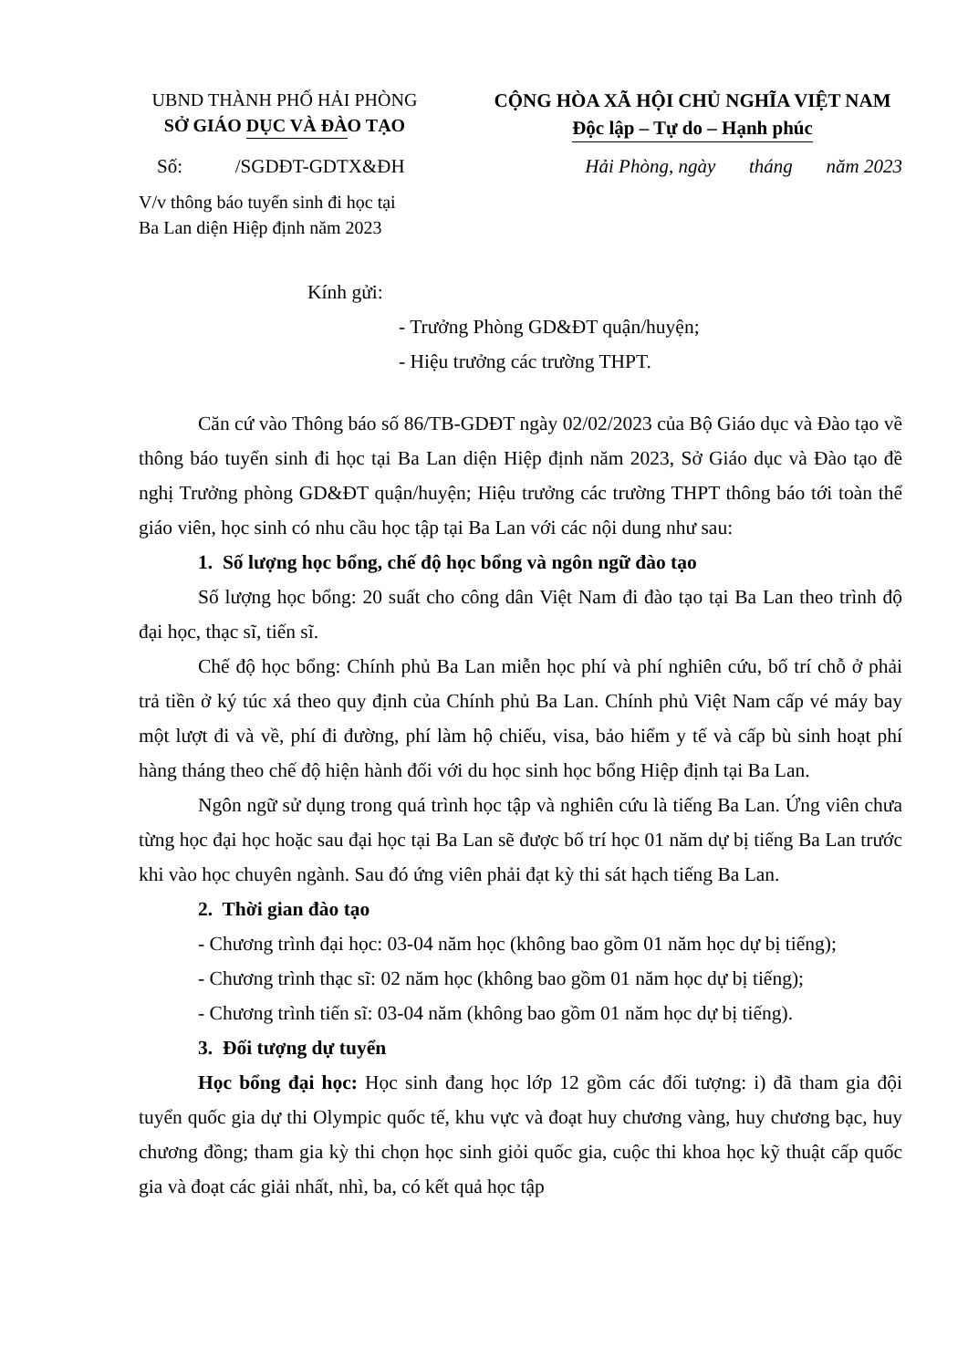UBND THÀNH PHỐ HẢI PHÒNG
SỞ GIÁO DỤC VÀ ĐÀO TẠO
CỘNG HÒA XÃ HỘI CHỦ NGHĨA VIỆT NAM
Độc lập – Tự do – Hạnh phúc
Số: /SGDĐT-GDTX&ĐH Hải Phòng, ngày tháng năm 2023
V/v thông báo tuyển sinh đi học tại
Ba Lan diện Hiệp định năm 2023
Kính gửi:
- Trưởng Phòng GD&ĐT quận/huyện;
- Hiệu trưởng các trường THPT.
Căn cứ vào Thông báo số 86/TB-GDĐT ngày 02/02/2023 của Bộ Giáo dục và Đào tạo về thông báo tuyển sinh đi học tại Ba Lan diện Hiệp định năm 2023, Sở Giáo dục và Đào tạo đề nghị Trưởng phòng GD&ĐT quận/huyện; Hiệu trưởng các trường THPT thông báo tới toàn thể giáo viên, học sinh có nhu cầu học tập tại Ba Lan với các nội dung như sau:
1. Số lượng học bổng, chế độ học bổng và ngôn ngữ đào tạo
Số lượng học bổng: 20 suất cho công dân Việt Nam đi đào tạo tại Ba Lan theo trình độ đại học, thạc sĩ, tiến sĩ.
Chế độ học bổng: Chính phủ Ba Lan miễn học phí và phí nghiên cứu, bố trí chỗ ở phải trả tiền ở ký túc xá theo quy định của Chính phủ Ba Lan. Chính phủ Việt Nam cấp vé máy bay một lượt đi và về, phí đi đường, phí làm hộ chiếu, visa, bảo hiểm y tế và cấp bù sinh hoạt phí hàng tháng theo chế độ hiện hành đối với du học sinh học bổng Hiệp định tại Ba Lan.
Ngôn ngữ sử dụng trong quá trình học tập và nghiên cứu là tiếng Ba Lan. Ứng viên chưa từng học đại học hoặc sau đại học tại Ba Lan sẽ được bố trí học 01 năm dự bị tiếng Ba Lan trước khi vào học chuyên ngành. Sau đó ứng viên phải đạt kỳ thi sát hạch tiếng Ba Lan.
2. Thời gian đào tạo
- Chương trình đại học: 03-04 năm học (không bao gồm 01 năm học dự bị tiếng);
- Chương trình thạc sĩ: 02 năm học (không bao gồm 01 năm học dự bị tiếng);
- Chương trình tiến sĩ: 03-04 năm (không bao gồm 01 năm học dự bị tiếng).
3. Đối tượng dự tuyển
Học bổng đại học: Học sinh đang học lớp 12 gồm các đối tượng: i) đã tham gia đội tuyển quốc gia dự thi Olympic quốc tế, khu vực và đoạt huy chương vàng, huy chương bạc, huy chương đồng; tham gia kỳ thi chọn học sinh giỏi quốc gia, cuộc thi khoa học kỹ thuật cấp quốc gia và đoạt các giải nhất, nhì, ba, có kết quả học tập